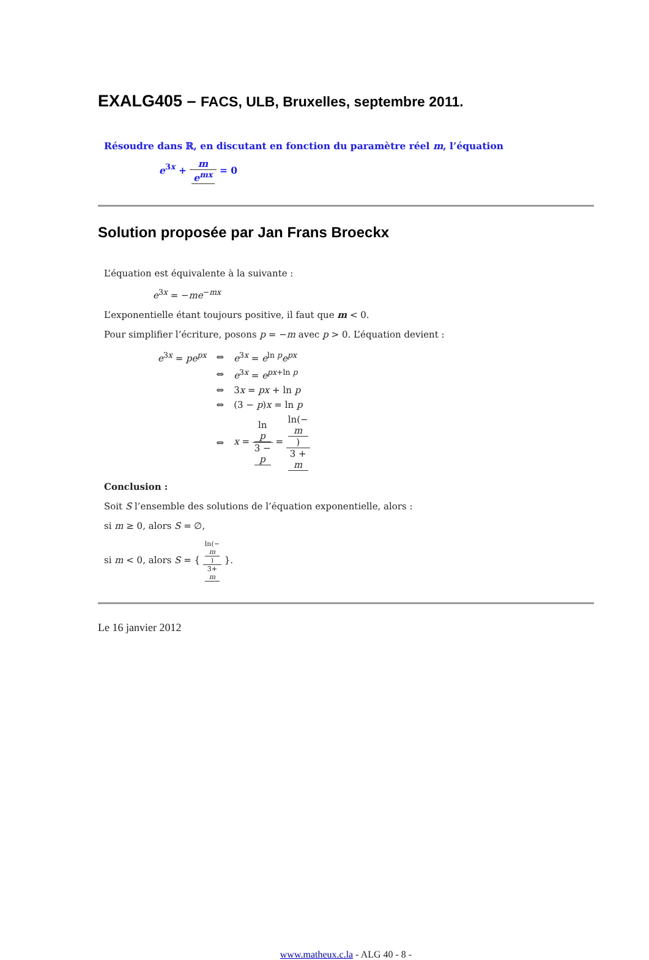EXALG405 – FACS, ULB, Bruxelles, septembre 2011.
Résoudre dans ℝ, en discutant en fonction du paramètre réel m, l’équation
e<sup>3x</sup> + m e<sup>mx</sup> = 0
Solution proposée par Jan Frans Broeckx
L’équation est équivalente à la suivante :
e<sup>3x</sup> = −me<sup>−mx</sup>
L’exponentielle étant toujours positive, il faut que m < 0.
Pour simplifier l’écriture, posons p = −m avec p > 0. L’équation devient :
| e<sup>3x</sup> = pe<sup>px</sup> | ⇔ | e<sup>3x</sup> = e<sup>ln p</sup> e<sup>px</sup> |
| | ⇔ | e<sup>3x</sup> = e<sup>px+ln p</sup> |
| | ⇔ | 3 x = px + ln p |
| | ⇔ | (3 − p ) x = ln p |
| | ⇔ | x = ln p 3 − p = ln(− m ) 3 + m |
Conclusion :
Soit S l’ensemble des solutions de l’équation exponentielle, alors :
si m ≥ 0, alors S = ∅,
si m < 0, alors S = { ln(−
m) 3+
m }.
Le 16 janvier 2012
www.matheux.c.la - ALG 40 - 8 -